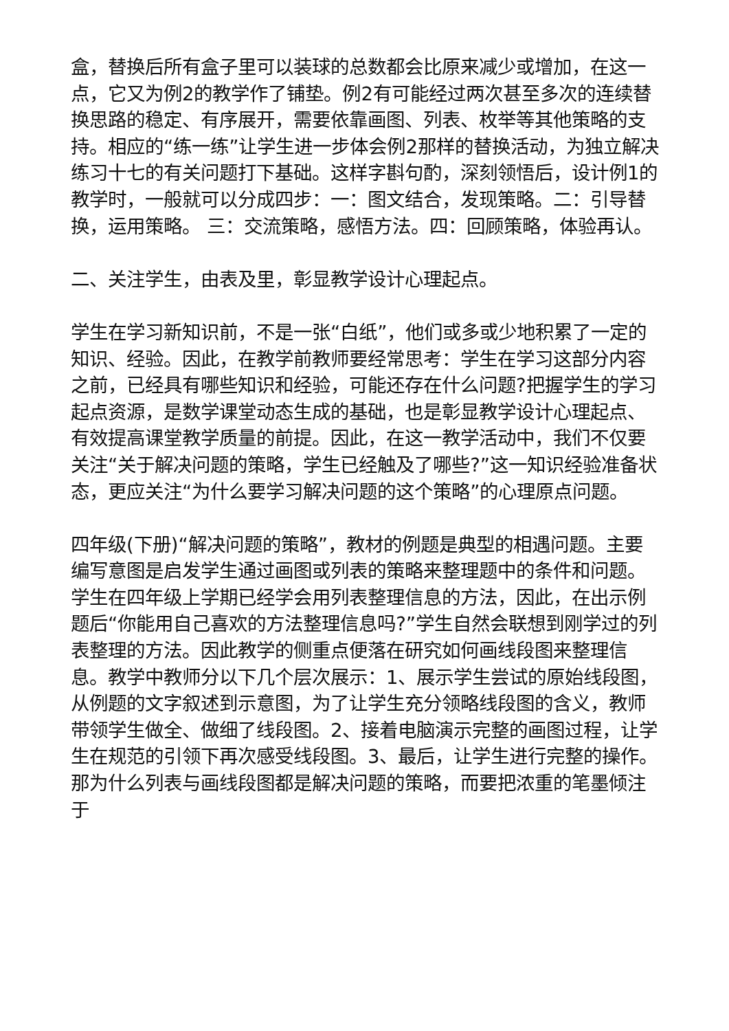盒，替换后所有盒子里可以装球的总数都会比原来减少或增加，在这一点，它又为例2的教学作了铺垫。例2有可能经过两次甚至多次的连续替换思路的稳定、有序展开，需要依靠画图、列表、枚举等其他策略的支持。相应的“练一练”让学生进一步体会例2那样的替换活动，为独立解决练习十七的有关问题打下基础。这样字斟句酌，深刻领悟后，设计例1的教学时，一般就可以分成四步：一：图文结合，发现策略。二：引导替换，运用策略。 三：交流策略，感悟方法。四：回顾策略，体验再认。
二、关注学生，由表及里，彰显教学设计心理起点。
学生在学习新知识前，不是一张“白纸”，他们或多或少地积累了一定的知识、经验。因此，在教学前教师要经常思考：学生在学习这部分内容之前，已经具有哪些知识和经验，可能还存在什么问题?把握学生的学习起点资源，是数学课堂动态生成的基础，也是彰显教学设计心理起点、有效提高课堂教学质量的前提。因此，在这一教学活动中，我们不仅要关注“关于解决问题的策略，学生已经触及了哪些?”这一知识经验准备状态，更应关注“为什么要学习解决问题的这个策略”的心理原点问题。
四年级(下册)“解决问题的策略”，教材的例题是典型的相遇问题。主要编写意图是启发学生通过画图或列表的策略来整理题中的条件和问题。学生在四年级上学期已经学会用列表整理信息的方法，因此，在出示例题后“你能用自己喜欢的方法整理信息吗?”学生自然会联想到刚学过的列表整理的方法。因此教学的侧重点便落在研究如何画线段图来整理信息。教学中教师分以下几个层次展示：1、展示学生尝试的原始线段图，从例题的文字叙述到示意图，为了让学生充分领略线段图的含义，教师带领学生做全、做细了线段图。2、接着电脑演示完整的画图过程，让学生在规范的引领下再次感受线段图。3、最后，让学生进行完整的操作。那为什么列表与画线段图都是解决问题的策略，而要把浓重的笔墨倾注于